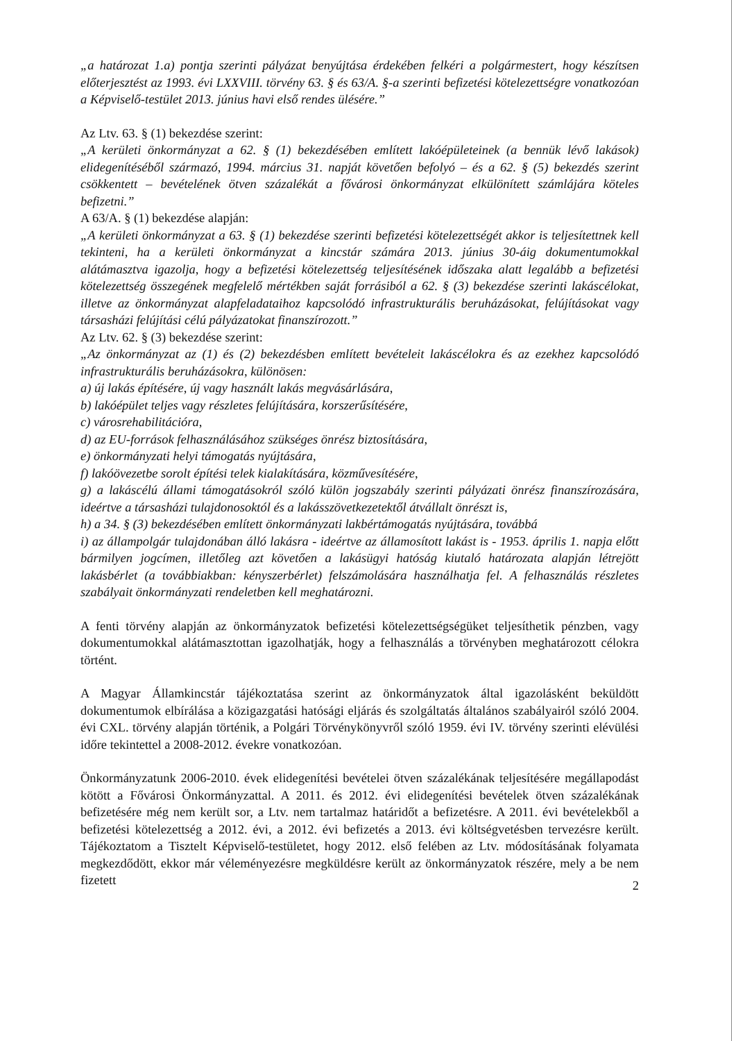„a határozat 1.a) pontja szerinti pályázat benyújtása érdekében felkéri a polgármestert, hogy készítsen előterjesztést az 1993. évi LXXVIII. törvény 63. § és 63/A. §-a szerinti befizetési kötelezettségre vonatkozóan a Képviselő-testület 2013. június havi első rendes ülésére.”
Az Ltv. 63. § (1) bekezdése szerint:
„A kerületi önkormányzat a 62. § (1) bekezdésében említett lakóépületeinek (a bennük lévő lakások) elidegenítéséből származó, 1994. március 31. napját követően befolyó – és a 62. § (5) bekezdés szerint csökkentett – bevételének ötven százalékát a fővárosi önkormányzat elkülönített számlájára köteles befizetni.”
A 63/A. § (1) bekezdése alapján:
„A kerületi önkormányzat a 63. § (1) bekezdése szerinti befizetési kötelezettségét akkor is teljesítettnek kell tekinteni, ha a kerületi önkormányzat a kincstár számára 2013. június 30-áig dokumentumokkal alátámasztva igazolja, hogy a befizetési kötelezettség teljesítésének időszaka alatt legalább a befizetési kötelezettség összegének megfelelő mértékben saját forrásiból a 62. § (3) bekezdése szerinti lakáscélokat, illetve az önkormányzat alapfeladataihoz kapcsolódó infrastrukturális beruházásokat, felújításokat vagy társasházi felújítási célú pályázatokat finanszírozott.”
Az Ltv. 62. § (3) bekezdése szerint:
„Az önkormányzat az (1) és (2) bekezdésben említett bevételeit lakáscélokra és az ezekhez kapcsolódó infrastrukturális beruházásokra, különösen:
a) új lakás építésére, új vagy használt lakás megvásárlására,
b) lakóépület teljes vagy részletes felújítására, korszerűsítésére,
c) városrehabilitációra,
d) az EU-források felhasználásához szükséges önrész biztosítására,
e) önkormányzati helyi támogatás nyújtására,
f) lakóövezetbe sorolt építési telek kialakítására, közművesítésére,
g) a lakáscélú állami támogatásokról szóló külön jogszabály szerinti pályázati önrész finanszírozására, ideértve a társasházi tulajdonosoktól és a lakásszövetkezetektől átvállalt önrészt is,
h) a 34. § (3) bekezdésében említett önkormányzati lakbértámogatás nyújtására, továbbá
i) az állampolgár tulajdonában álló lakásra - ideértve az államosított lakást is - 1953. április 1. napja előtt bármilyen jogcímen, illetőleg azt követően a lakásügyi hatóság kiutaló határozata alapján létrejött lakásbérlet (a továbbiakban: kényszerbérlet) felszámolására használhatja fel. A felhasználás részletes szabályait önkormányzati rendeletben kell meghatározni.
A fenti törvény alapján az önkormányzatok befizetési kötelezettségségüket teljesíthetik pénzben, vagy dokumentumokkal alátámasztottan igazolhatják, hogy a felhasználás a törvényben meghatározott célokra történt.
A Magyar Államkincstár tájékoztatása szerint az önkormányzatok által igazolásként beküldött dokumentumok elbírálása a közigazgatási hatósági eljárás és szolgáltatás általános szabályairól szóló 2004. évi CXL. törvény alapján történik, a Polgári Törvénykönyvről szóló 1959. évi IV. törvény szerinti elévülési időre tekintettel a 2008-2012. évekre vonatkozóan.
Önkormányzatunk 2006-2010. évek elidegenítési bevételei ötven százalékának teljesítésére megállapodást kötött a Fővárosi Önkormányzattal. A 2011. és 2012. évi elidegenítési bevételek ötven százalékának befizetésére még nem került sor, a Ltv. nem tartalmaz határidőt a befizetésre. A 2011. évi bevételekből a befizetési kötelezettség a 2012. évi, a 2012. évi befizetés a 2013. évi költségvetésben tervezésre került. Tájékoztatom a Tisztelt Képviselő-testületet, hogy 2012. első felében az Ltv. módosításának folyamata megkezdődött, ekkor már véleményezésre megküldésre került az önkormányzatok részére, mely a be nem fizetett
2